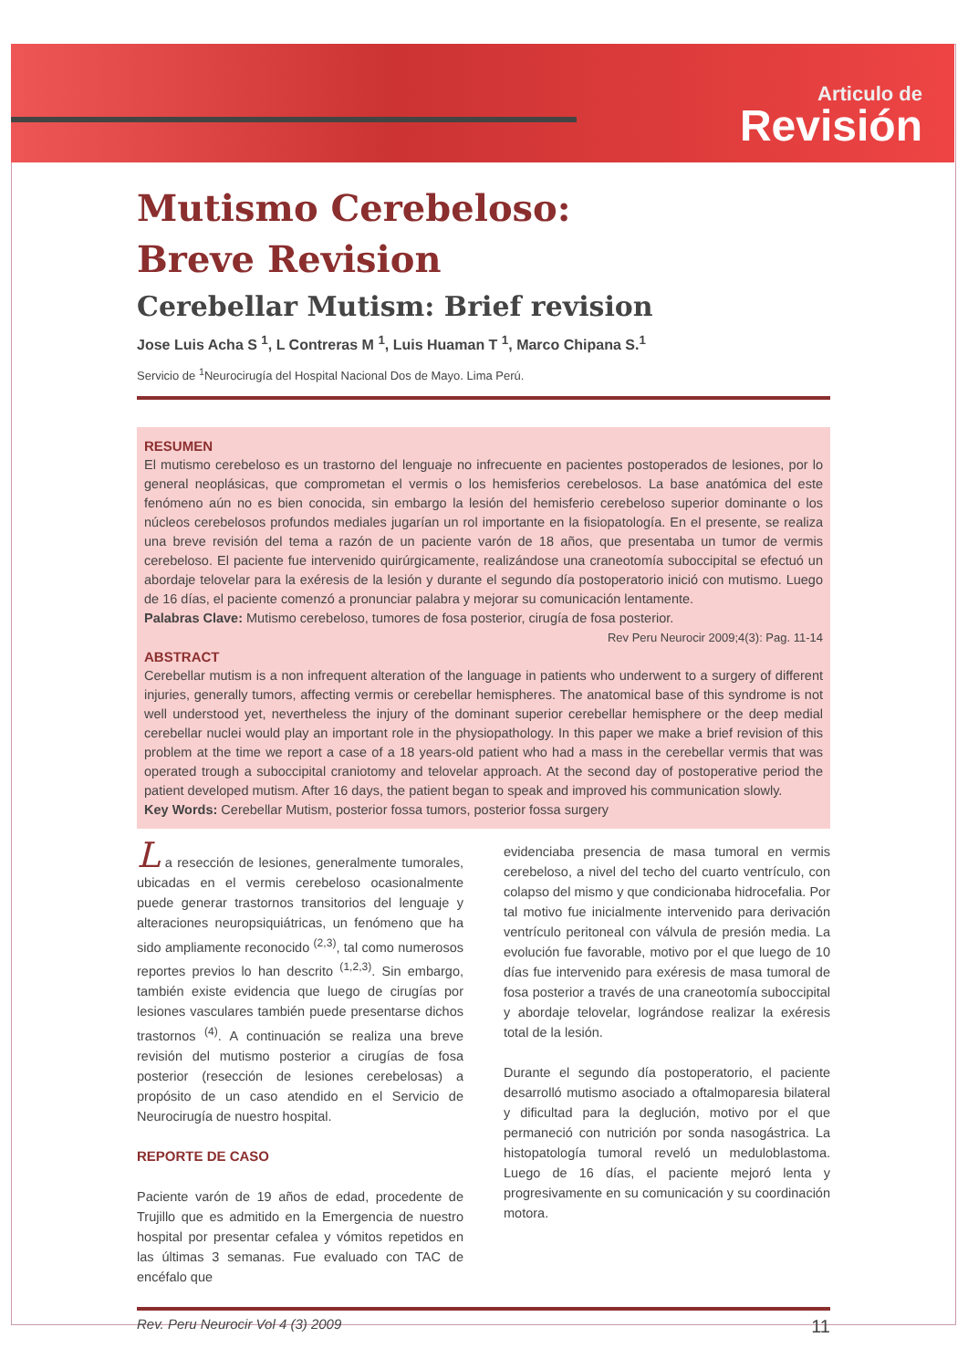Articulo de
Revisión
Mutismo Cerebeloso:
Breve Revision
Cerebellar Mutism: Brief revision
Jose Luis Acha S <sup>1</sup>, L Contreras M <sup>1</sup>, Luis Huaman T <sup>1</sup>, Marco Chipana S.<sup>1</sup>
Servicio de <sup>1</sup>Neurocirugía del Hospital Nacional Dos de Mayo. Lima Perú.
RESUMEN
El mutismo cerebeloso es un trastorno del lenguaje no infrecuente en pacientes postoperados de lesiones, por lo general neoplásicas, que comprometan el vermis o los hemisferios cerebelosos. La base anatómica del este fenómeno aún no es bien conocida, sin embargo la lesión del hemisferio cerebeloso superior dominante o los núcleos cerebelosos profundos mediales jugarían un rol importante en la fisiopatología. En el presente, se realiza una breve revisión del tema a razón de un paciente varón de 18 años, que presentaba un tumor de vermis cerebeloso. El paciente fue intervenido quirúrgicamente, realizándose una craneotomía suboccipital se efectuó un abordaje telovelar para la exéresis de la lesión y durante el segundo día postoperatorio inició con mutismo. Luego de 16 días, el paciente comenzó a pronunciar palabra y mejorar su comunicación lentamente.
Palabras Clave: Mutismo cerebeloso, tumores de fosa posterior, cirugía de fosa posterior.
Rev Peru Neurocir 2009;4(3): Pag. 11-14
ABSTRACT
Cerebellar mutism is a non infrequent alteration of the language in patients who underwent to a surgery of different injuries, generally tumors, affecting vermis or cerebellar hemispheres. The anatomical base of this syndrome is not well understood yet, nevertheless the injury of the dominant superior cerebellar hemisphere or the deep medial cerebellar nuclei would play an important role in the physiopathology. In this paper we make a brief revision of this problem at the time we report a case of a 18 years-old patient who had a mass in the cerebellar vermis that was operated trough a suboccipital craniotomy and telovelar approach. At the second day of postoperative period the patient developed mutism. After 16 days, the patient began to speak and improved his communication slowly.
Key Words: Cerebellar Mutism, posterior fossa tumors, posterior fossa surgery
L a resección de lesiones, generalmente tumorales, ubicadas en el vermis cerebeloso ocasionalmente puede generar trastornos transitorios del lenguaje y alteraciones neuropsiquiátricas, un fenómeno que ha sido ampliamente reconocido <sup>(2,3)</sup>, tal como numerosos reportes previos lo han descrito <sup>(1,2,3)</sup>. Sin embargo, también existe evidencia que luego de cirugías por lesiones vasculares también puede presentarse dichos trastornos <sup>(4)</sup>. A continuación se realiza una breve revisión del mutismo posterior a cirugías de fosa posterior (resección de lesiones cerebelosas) a propósito de un caso atendido en el Servicio de Neurocirugía de nuestro hospital.
REPORTE DE CASO
Paciente varón de 19 años de edad, procedente de Trujillo que es admitido en la Emergencia de nuestro hospital por presentar cefalea y vómitos repetidos en las últimas 3 semanas. Fue evaluado con TAC de encéfalo que
evidenciaba presencia de masa tumoral en vermis cerebeloso, a nivel del techo del cuarto ventrículo, con colapso del mismo y que condicionaba hidrocefalia. Por tal motivo fue inicialmente intervenido para derivación ventrículo peritoneal con válvula de presión media. La evolución fue favorable, motivo por el que luego de 10 días fue intervenido para exéresis de masa tumoral de fosa posterior a través de una craneotomía suboccipital y abordaje telovelar, lográndose realizar la exéresis total de la lesión.
Durante el segundo día postoperatorio, el paciente desarrolló mutismo asociado a oftalmoparesia bilateral y dificultad para la deglución, motivo por el que permaneció con nutrición por sonda nasogástrica. La histopatología tumoral reveló un meduloblastoma. Luego de 16 días, el paciente mejoró lenta y progresivamente en su comunicación y su coordinación motora.
Rev. Peru Neurocir Vol 4 (3) 2009 11